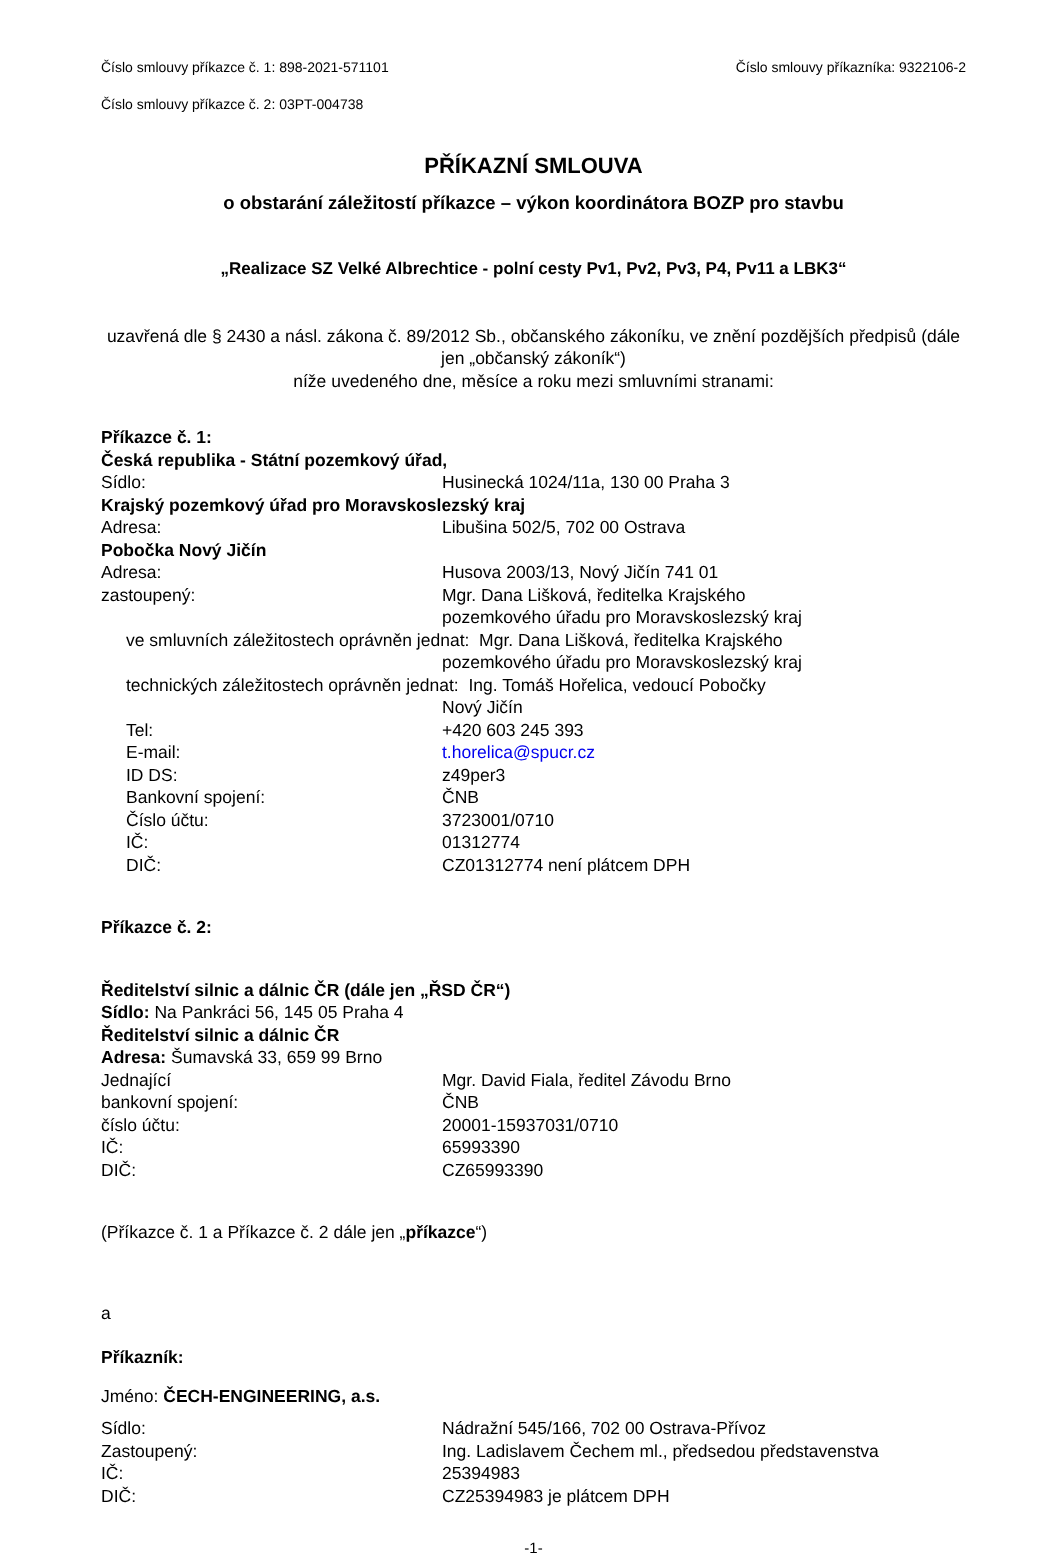Číslo smlouvy příkazce č. 1: 898-2021-571101 Číslo smlouvy příkazníka: 9322106-2
Číslo smlouvy příkazce č. 2: 03PT-004738
PŘÍKAZNÍ SMLOUVA
o obstarání záležitostí příkazce – výkon koordinátora BOZP pro stavbu
„Realizace SZ Velké Albrechtice - polní cesty Pv1, Pv2, Pv3, P4, Pv11 a LBK3“
uzavřená dle § 2430 a násl. zákona č. 89/2012 Sb., občanského zákoníku, ve znění pozdějších předpisů (dále jen „občanský zákoník“)
níže uvedeného dne, měsíce a roku mezi smluvními stranami:
Příkazce č. 1:
Česká republika - Státní pozemkový úřad,
Sídlo: Husinecká 1024/11a, 130 00 Praha 3
Krajský pozemkový úřad pro Moravskoslezský kraj
Adresa: Libušina 502/5, 702 00 Ostrava
Pobočka Nový Jičín
Adresa: Husova 2003/13, Nový Jičín 741 01
zastoupený: Mgr. Dana Lišková, ředitelka Krajského
pozemkového úřadu pro Moravskoslezský kraj
ve smluvních záležitostech oprávněn jednat: Mgr. Dana Lišková, ředitelka Krajského
pozemkového úřadu pro Moravskoslezský kraj
technických záležitostech oprávněn jednat: Ing. Tomáš Hořelica, vedoucí Pobočky
Nový Jičín
Tel: +420 603 245 393
E-mail: t.horelica@spucr.cz
ID DS: z49per3
Bankovní spojení: ČNB
Číslo účtu: 3723001/0710
IČ: 01312774
DIČ: CZ01312774 není plátcem DPH
Příkazce č. 2:
Ředitelství silnic a dálnic ČR (dále jen „ŘSD ČR“)
Sídlo: Na Pankráci 56, 145 05 Praha 4
Ředitelství silnic a dálnic ČR
Adresa: Šumavská 33, 659 99 Brno
Jednající Mgr. David Fiala, ředitel Závodu Brno
bankovní spojení: ČNB
číslo účtu: 20001-15937031/0710
IČ: 65993390
DIČ: CZ65993390
(Příkazce č. 1 a Příkazce č. 2 dále jen „příkazce“)
a
Příkazník:
Jméno: ČECH-ENGINEERING, a.s.
Sídlo: Nádražní 545/166, 702 00 Ostrava-Přívoz
Zastoupený: Ing. Ladislavem Čechem ml., předsedou představenstva
IČ: 25394983
DIČ: CZ25394983 je plátcem DPH
-1-